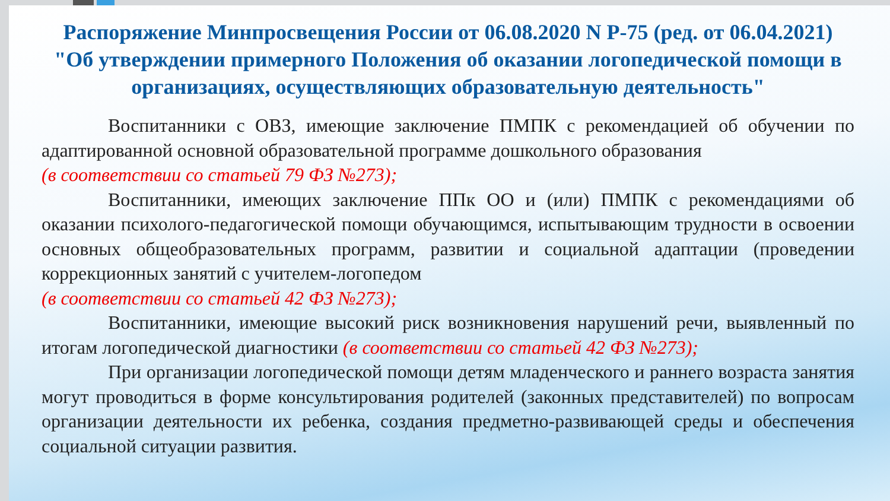Распоряжение Минпросвещения России от 06.08.2020 N Р-75 (ред. от 06.04.2021) "Об утверждении примерного Положения об оказании логопедической помощи в организациях, осуществляющих образовательную деятельность"
Воспитанники с ОВЗ, имеющие заключение ПМПК с рекомендацией об обучении по адаптированной основной образовательной программе дошкольного образования
(в соответствии со статьей 79 ФЗ №273);
Воспитанники, имеющих заключение ППк ОО и (или) ПМПК с рекомендациями об оказании психолого-педагогической помощи обучающимся, испытывающим трудности в освоении основных общеобразовательных программ, развитии и социальной адаптации (проведении коррекционных занятий с учителем-логопедом
(в соответствии со статьей 42 ФЗ №273);
Воспитанники, имеющие высокий риск возникновения нарушений речи, выявленный по итогам логопедической диагностики (в соответствии со статьей 42 ФЗ №273);
При организации логопедической помощи детям младенческого и раннего возраста занятия могут проводиться в форме консультирования родителей (законных представителей) по вопросам организации деятельности их ребенка, создания предметно-развивающей среды и обеспечения социальной ситуации развития.